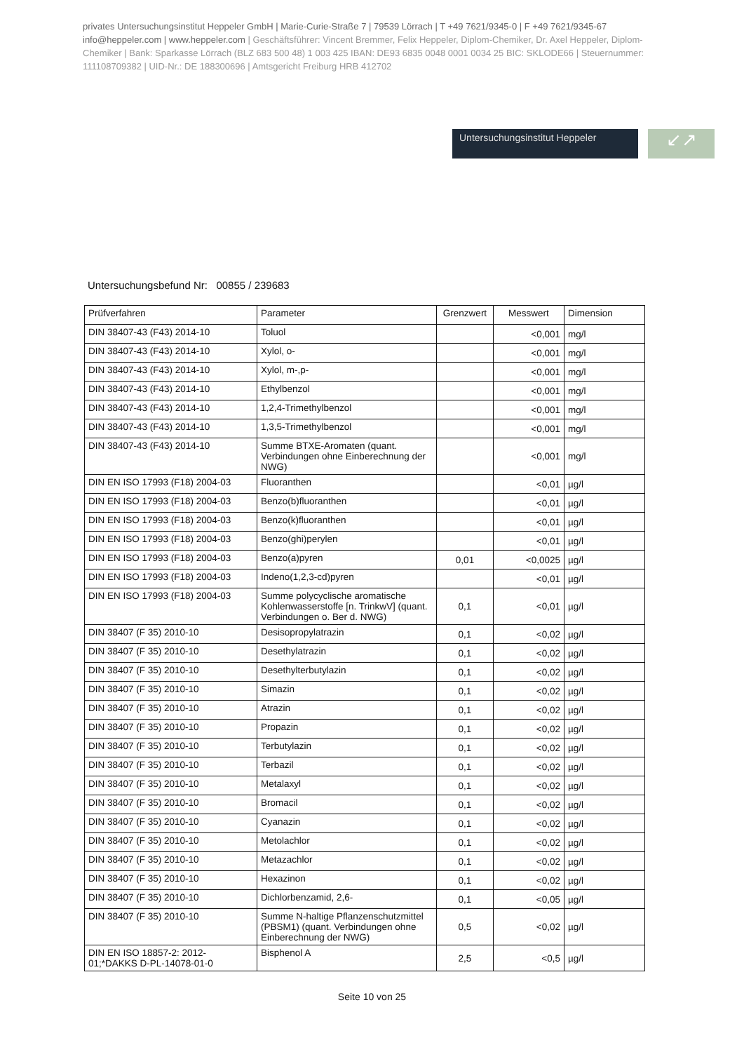privates Untersuchungsinstitut Heppeler GmbH | Marie-Curie-Straße 7 | 79539 Lörrach | T +49 7621/9345-0 | F +49 7621/9345-67 info@heppeler.com | www.heppeler.com | Geschäftsführer: Vincent Bremmer, Felix Heppeler, Diplom-Chemiker, Dr. Axel Heppeler, Diplom-Chemiker | Bank: Sparkasse Lörrach (BLZ 683 500 48) 1 003 425 IBAN: DE93 6835 0048 0001 0034 25 BIC: SKLODE66 | Steuernummer: 11110870938​2 | UID-Nr.: DE 188300696 | Amtsgericht Freiburg HRB 412702
Untersuchungsinstitut Heppeler
↙↗
Untersuchungsbefund Nr: 00855 / 239683
| Prüfverfahren | Parameter | Grenzwert | Messwert | Dimension |
| --- | --- | --- | --- | --- |
| DIN 38407-43 (F43) 2014-10 | Toluol | | <0,001 | mg/l |
| DIN 38407-43 (F43) 2014-10 | Xylol, o- | | <0,001 | mg/l |
| DIN 38407-43 (F43) 2014-10 | Xylol, m-,p- | | <0,001 | mg/l |
| DIN 38407-43 (F43) 2014-10 | Ethylbenzol | | <0,001 | mg/l |
| DIN 38407-43 (F43) 2014-10 | 1,2,4-Trimethylbenzol | | <0,001 | mg/l |
| DIN 38407-43 (F43) 2014-10 | 1,3,5-Trimethylbenzol | | <0,001 | mg/l |
| DIN 38407-43 (F43) 2014-10 | Summe BTXE-Aromaten (quant. Verbindungen ohne Einberechnung der NWG) | | <0,001 | mg/l |
| DIN EN ISO 17993 (F18) 2004-03 | Fluoranthen | | <0,01 | µg/l |
| DIN EN ISO 17993 (F18) 2004-03 | Benzo(b)fluoranthen | | <0,01 | µg/l |
| DIN EN ISO 17993 (F18) 2004-03 | Benzo(k)fluoranthen | | <0,01 | µg/l |
| DIN EN ISO 17993 (F18) 2004-03 | Benzo(ghi)perylen | | <0,01 | µg/l |
| DIN EN ISO 17993 (F18) 2004-03 | Benzo(a)pyren | 0,01 | <0,0025 | µg/l |
| DIN EN ISO 17993 (F18) 2004-03 | Indeno(1,2,3-cd)pyren | | <0,01 | µg/l |
| DIN EN ISO 17993 (F18) 2004-03 | Summe polycyclische aromatische Kohlenwasserstoffe [n. TrinkwV] (quant. Verbindungen o. Ber d. NWG) | 0,1 | <0,01 | µg/l |
| DIN 38407 (F 35) 2010-10 | Desisopropylatrazin | 0,1 | <0,02 | µg/l |
| DIN 38407 (F 35) 2010-10 | Desethylatrazin | 0,1 | <0,02 | µg/l |
| DIN 38407 (F 35) 2010-10 | Desethylterbutylazin | 0,1 | <0,02 | µg/l |
| DIN 38407 (F 35) 2010-10 | Simazin | 0,1 | <0,02 | µg/l |
| DIN 38407 (F 35) 2010-10 | Atrazin | 0,1 | <0,02 | µg/l |
| DIN 38407 (F 35) 2010-10 | Propazin | 0,1 | <0,02 | µg/l |
| DIN 38407 (F 35) 2010-10 | Terbutylazin | 0,1 | <0,02 | µg/l |
| DIN 38407 (F 35) 2010-10 | Terbazil | 0,1 | <0,02 | µg/l |
| DIN 38407 (F 35) 2010-10 | Metalaxyl | 0,1 | <0,02 | µg/l |
| DIN 38407 (F 35) 2010-10 | Bromacil | 0,1 | <0,02 | µg/l |
| DIN 38407 (F 35) 2010-10 | Cyanazin | 0,1 | <0,02 | µg/l |
| DIN 38407 (F 35) 2010-10 | Metolachlor | 0,1 | <0,02 | µg/l |
| DIN 38407 (F 35) 2010-10 | Metazachlor | 0,1 | <0,02 | µg/l |
| DIN 38407 (F 35) 2010-10 | Hexazinon | 0,1 | <0,02 | µg/l |
| DIN 38407 (F 35) 2010-10 | Dichlorbenzamid, 2,6- | 0,1 | <0,05 | µg/l |
| DIN 38407 (F 35) 2010-10 | Summe N-haltige Pflanzenschutzmittel (PBSM1) (quant. Verbindungen ohne Einberechnung der NWG) | 0,5 | <0,02 | µg/l |
| DIN EN ISO 18857-2: 2012-01;*DAKKS D-PL-14078-01-0 | Bisphenol A | 2,5 | <0,5 | µg/l |
Seite 10 von 25